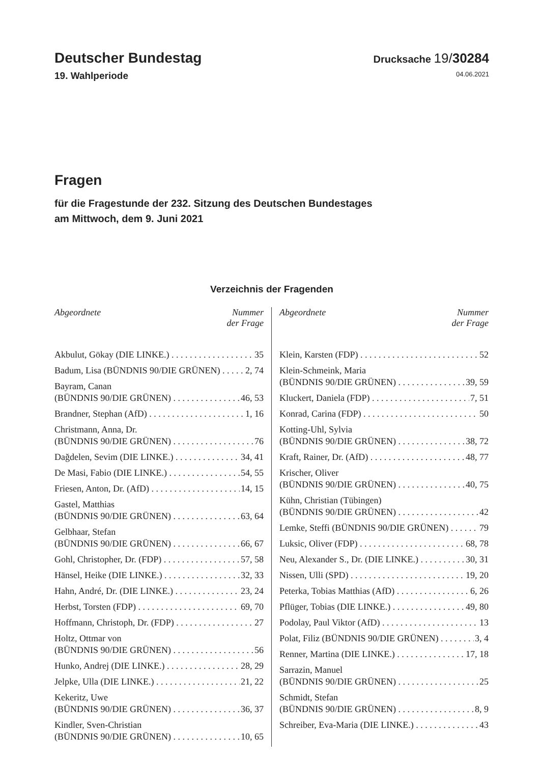Deutscher Bundestag
Drucksache 19/30284
19. Wahlperiode 04.06.2021
Fragen
für die Fragestunde der 232. Sitzung des Deutschen Bundestages
am Mittwoch, dem 9. Juni 2021
Verzeichnis der Fragenden
Abgeordnete Nummer
der Frage
Akbulut, Gökay (DIE LINKE.) 35
Badum, Lisa (BÜNDNIS 90/DIE GRÜNEN) 2, 74
Bayram, Canan
(BÜNDNIS 90/DIE GRÜNEN) 46, 53
Brandner, Stephan (AfD) 1, 16
Christmann, Anna, Dr.
(BÜNDNIS 90/DIE GRÜNEN) 76
Dağdelen, Sevim (DIE LINKE.) 34, 41
De Masi, Fabio (DIE LINKE.) 54, 55
Friesen, Anton, Dr. (AfD) 14, 15
Gastel, Matthias
(BÜNDNIS 90/DIE GRÜNEN) 63, 64
Gelbhaar, Stefan
(BÜNDNIS 90/DIE GRÜNEN) 66, 67
Gohl, Christopher, Dr. (FDP) 57, 58
Hänsel, Heike (DIE LINKE.) 32, 33
Hahn, André, Dr. (DIE LINKE.) 23, 24
Herbst, Torsten (FDP) 69, 70
Hoffmann, Christoph, Dr. (FDP) 27
Holtz, Ottmar von
(BÜNDNIS 90/DIE GRÜNEN) 56
Hunko, Andrej (DIE LINKE.) 28, 29
Jelpke, Ulla (DIE LINKE.) 21, 22
Kekeritz, Uwe
(BÜNDNIS 90/DIE GRÜNEN) 36, 37
Kindler, Sven-Christian
(BÜNDNIS 90/DIE GRÜNEN) 10, 65
Abgeordnete Nummer
der Frage
Klein, Karsten (FDP) 52
Klein-Schmeink, Maria
(BÜNDNIS 90/DIE GRÜNEN) 39, 59
Kluckert, Daniela (FDP) 7, 51
Konrad, Carina (FDP) 50
Kotting-Uhl, Sylvia
(BÜNDNIS 90/DIE GRÜNEN) 38, 72
Kraft, Rainer, Dr. (AfD) 48, 77
Krischer, Oliver
(BÜNDNIS 90/DIE GRÜNEN) 40, 75
Kühn, Christian (Tübingen)
(BÜNDNIS 90/DIE GRÜNEN) 42
Lemke, Steffi (BÜNDNIS 90/DIE GRÜNEN) 79
Luksic, Oliver (FDP) 68, 78
Neu, Alexander S., Dr. (DIE LINKE.) 30, 31
Nissen, Ulli (SPD) 19, 20
Peterka, Tobias Matthias (AfD) 6, 26
Pflüger, Tobias (DIE LINKE.) 49, 80
Podolay, Paul Viktor (AfD) 13
Polat, Filiz (BÜNDNIS 90/DIE GRÜNEN) 3, 4
Renner, Martina (DIE LINKE.) 17, 18
Sarrazin, Manuel
(BÜNDNIS 90/DIE GRÜNEN) 25
Schmidt, Stefan
(BÜNDNIS 90/DIE GRÜNEN) 8, 9
Schreiber, Eva-Maria (DIE LINKE.) 43